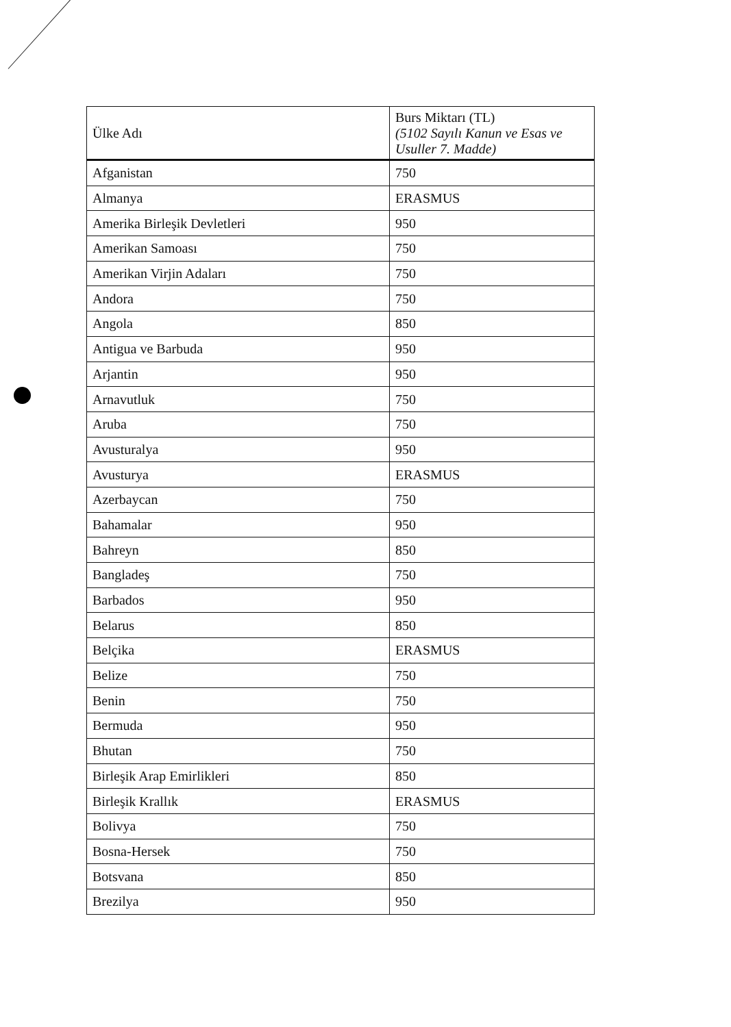| Ülke Adı | Burs Miktarı (TL) (5102 Sayılı Kanun ve Esas ve Usuller 7. Madde) |
| --- | --- |
| Afganistan | 750 |
| Almanya | ERASMUS |
| Amerika Birleşik Devletleri | 950 |
| Amerikan Samoası | 750 |
| Amerikan Virjin Adaları | 750 |
| Andora | 750 |
| Angola | 850 |
| Antigua ve Barbuda | 950 |
| Arjantin | 950 |
| Arnavutluk | 750 |
| Aruba | 750 |
| Avusturalya | 950 |
| Avusturya | ERASMUS |
| Azerbaycan | 750 |
| Bahamalar | 950 |
| Bahreyn | 850 |
| Bangladeş | 750 |
| Barbados | 950 |
| Belarus | 850 |
| Belçika | ERASMUS |
| Belize | 750 |
| Benin | 750 |
| Bermuda | 950 |
| Bhutan | 750 |
| Birleşik Arap Emirlikleri | 850 |
| Birleşik Krallık | ERASMUS |
| Bolivya | 750 |
| Bosna-Hersek | 750 |
| Botsvana | 850 |
| Brezilya | 950 |